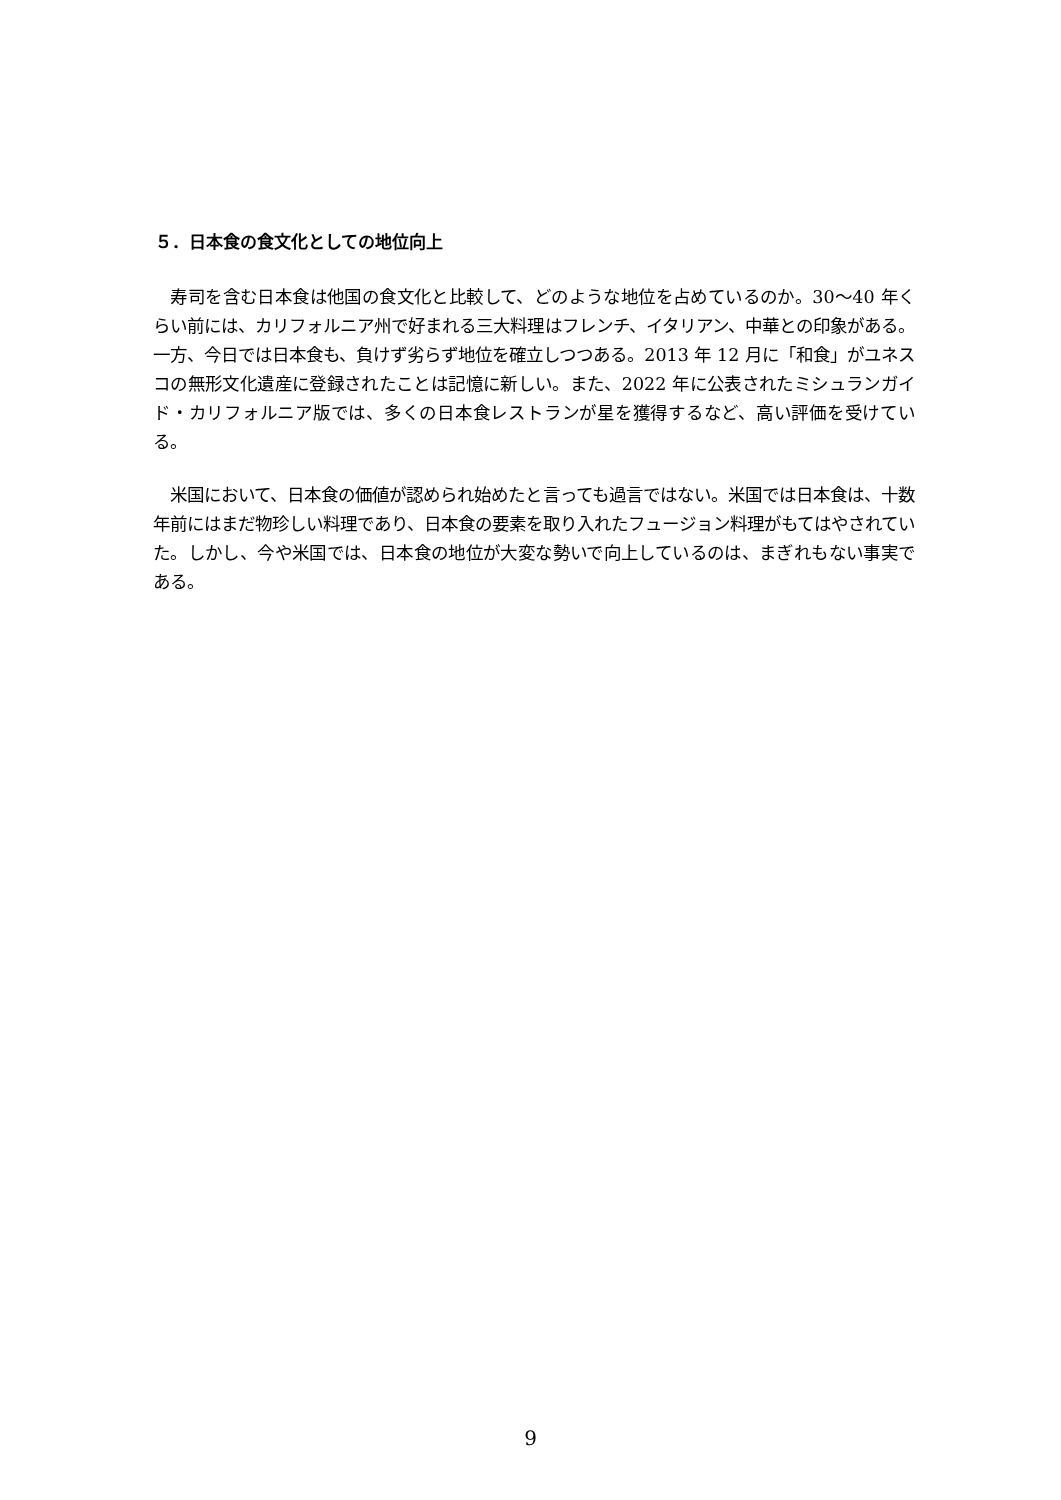５．日本食の食文化としての地位向上
　寿司を含む日本食は他国の食文化と比較して、どのような地位を占めているのか。30～40 年くらい前には、カリフォルニア州で好まれる三大料理はフレンチ、イタリアン、中華との印象がある。一方、今日では日本食も、負けず劣らず地位を確立しつつある。2013 年 12 月に「和食」がユネスコの無形文化遺産に登録されたことは記憶に新しい。また、2022 年に公表されたミシュランガイド・カリフォルニア版では、多くの日本食レストランが星を獲得するなど、高い評価を受けている。
　米国において、日本食の価値が認められ始めたと言っても過言ではない。米国では日本食は、十数年前にはまだ物珍しい料理であり、日本食の要素を取り入れたフュージョン料理がもてはやされていた。しかし、今や米国では、日本食の地位が大変な勢いで向上しているのは、まぎれもない事実である。
9